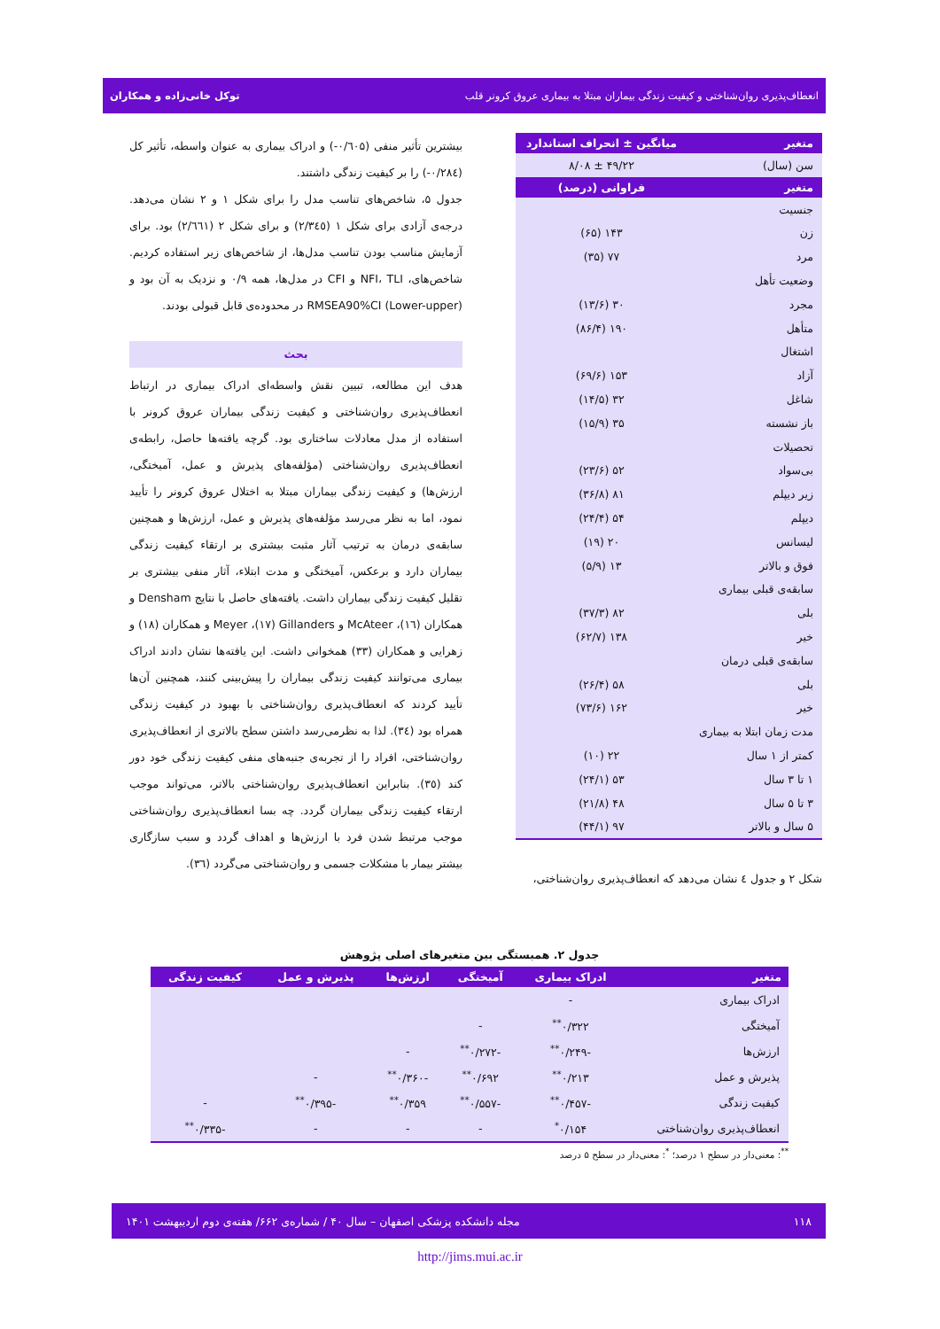انعطاف‌پذیری روان‌شناختی و کیفیت زندگی بیماران مبتلا به بیماری عروق کرونر قلب توکل خانی‌زاده و همکاران
| متغیر | میانگین ± انحراف استاندارد |
| --- | --- |
| سن (سال) | ۴۹/۲۲ ± ۸/۰۸ |
| متغیر | فراوانی (درصد) |
| جنسیت | |
| زن | ۱۴۳ (۶۵) |
| مرد | ۷۷ (۳۵) |
| وضعیت تأهل | |
| مجرد | ۳۰ (۱۳/۶) |
| متأهل | ۱۹۰ (۸۶/۴) |
| اشتغال | |
| آزاد | ۱۵۳ (۶۹/۶) |
| شاغل | ۳۲ (۱۴/۵) |
| باز نشسته | ۳۵ (۱۵/۹) |
| تحصیلات | |
| بی‌سواد | ۵۲ (۲۳/۶) |
| زیر دیپلم | ۸۱ (۳۶/۸) |
| دیپلم | ۵۴ (۲۴/۴) |
| لیسانس | ۲۰ (۱۹) |
| فوق و بالاتر | ۱۳ (۵/۹) |
| سابقه‌ی قبلی بیماری | |
| بلی | ۸۲ (۳۷/۳) |
| خیر | ۱۳۸ (۶۲/۷) |
| سابقه‌ی قبلی درمان | |
| بلی | ۵۸ (۲۶/۴) |
| خیر | ۱۶۲ (۷۳/۶) |
| مدت زمان ابتلا به بیماری | |
| کمتر از ۱ سال | ۲۲ (۱۰) |
| ۱ تا ۳ سال | ۵۳ (۲۴/۱) |
| ۳ تا ۵ سال | ۴۸ (۲۱/۸) |
| ۵ سال و بالاتر | ۹۷ (۴۴/۱) |
شکل ۲ و جدول ٤ نشان می‌دهد که انعطاف‌پذیری روان‌شناختی،
بیشترین تأثیر منفی (۰/٦۰۵-) و ادراک بیماری به عنوان واسطه، تأثیر کل (۰/٢٨٤-) را بر کیفیت زندگی داشتند.
جدول ۵، شاخص‌های تناسب مدل را برای شکل ۱ و ۲ نشان می‌دهد. درجه‌ی آزادی برای شکل ۱ (۲/۳٤٥) و برای شکل ۲ (۲/٦٦۱) بود. برای آزمایش مناسب بودن تناسب مدل‌ها، از شاخص‌های زیر استفاده کردیم. شاخص‌های، NFI، TLI و CFI در مدل‌ها، همه ۰/۹ و نزدیک به آن بود و (Lower-upper) RMSEA90%CI در محدوده‌ی قابل قبولی بودند.
بحث
هدف این مطالعه، تبیین نقش واسطه‌ای ادراک بیماری در ارتباط انعطاف‌پذیری روان‌شناختی و کیفیت زندگی بیماران عروق کرونر با استفاده از مدل معادلات ساختاری بود. گرچه یافته‌ها حاصل، رابطه‌ی انعطاف‌پذیری روان‌شناختی (مؤلفه‌های پذیرش و عمل، آمیختگی، ارزش‌ها) و کیفیت زندگی بیماران مبتلا به اختلال عروق کرونر را تأیید نمود، اما به نظر می‌رسد مؤلفه‌های پذیرش و عمل، ارزش‌ها و همچنین سابقه‌ی درمان به ترتیب آثار مثبت بیشتری بر ارتقاء کیفیت زندگی بیماران دارد و برعکس، آمیختگی و مدت ابتلاء، آثار منفی بیشتری بر تقلیل کیفیت زندگی بیماران داشت. یافته‌های حاصل با نتایج Densham و همکاران (١٦)، McAteer و Gillanders (١٧)، Meyer و همکاران (١٨) و زهرایی و همکاران (٣٣) همخوانی داشت. این یافته‌ها نشان دادند ادراک بیماری می‌توانند کیفیت زندگی بیماران را پیش‌بینی کنند، همچنین آن‌ها تأیید کردند که انعطاف‌پذیری روان‌شناختی با بهبود در کیفیت زندگی همراه بود (٣٤). لذا به نظرمی‌رسد داشتن سطح بالاتری از انعطاف‌پذیری روان‌شناختی، افراد را از تجربه‌ی جنبه‌های منفی کیفیت زندگی خود دور کند (٣٥). بنابراین انعطاف‌پذیری روان‌شناختی بالاتر، می‌تواند موجب ارتقاء کیفیت زندگی بیماران گردد. چه بسا انعطاف‌پذیری روان‌شناختی موجب مرتبط شدن فرد با ارزش‌ها و اهداف گردد و سبب سازگاری بیشتر بیمار با مشکلات جسمی و روان‌شناختی می‌گردد (٣٦).
جدول ۲. همبستگی بین متغیرهای اصلی پژوهش
| متغیر | ادراک بیماری | آمیختگی | ارزش‌ها | پذیرش و عمل | کیفیت زندگی |
| --- | --- | --- | --- | --- | --- |
| ادراک بیماری | - | | | | |
| آمیختگی | ۰/۳۲۲<sup>**</sup> | - | | | |
| ارزش‌ها | -۰/۲۴۹<sup>**</sup> | -۰/۲۷۲<sup>**</sup> | - | | |
| پذیرش و عمل | ۰/۲۱۳<sup>**</sup> | ۰/۶۹۲<sup>**</sup> | -۰/۳۶۰<sup>**</sup> | - | |
| کیفیت زندگی | -۰/۴۵۷<sup>**</sup> | -۰/۵۵۷<sup>**</sup> | ۰/۳۵۹<sup>**</sup> | -۰/۳۹۵<sup>**</sup> | - |
| انعطاف‌پذیری روان‌شناختی | ۰/۱۵۴<sup>*</sup> | - | - | - | -۰/۳۳۵<sup>**</sup> |
<sup>**</sup>: معنی‌دار در سطح ۱ درصد؛ <sup>*</sup>: معنی‌دار در سطح ۵ درصد
۱۱۸ مجله دانشکده پزشکی اصفهان – سال ۴۰ / شماره‌ی ۶۶۲/ هفته‌ی دوم اردیبهشت ۱۴۰۱
http://jims.mui.ac.ir